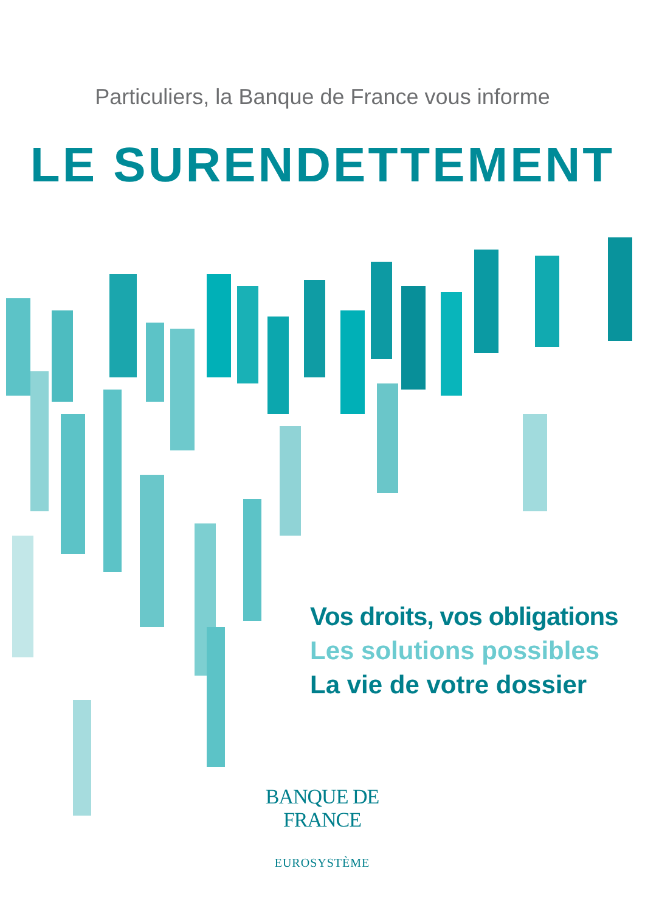Particuliers, la Banque de France vous informe
LE SURENDETTEMENT
Vos droits, vos obligations
Les solutions possibles
La vie de votre dossier
BANQUE DE FRANCE
EUROSYSTÈME